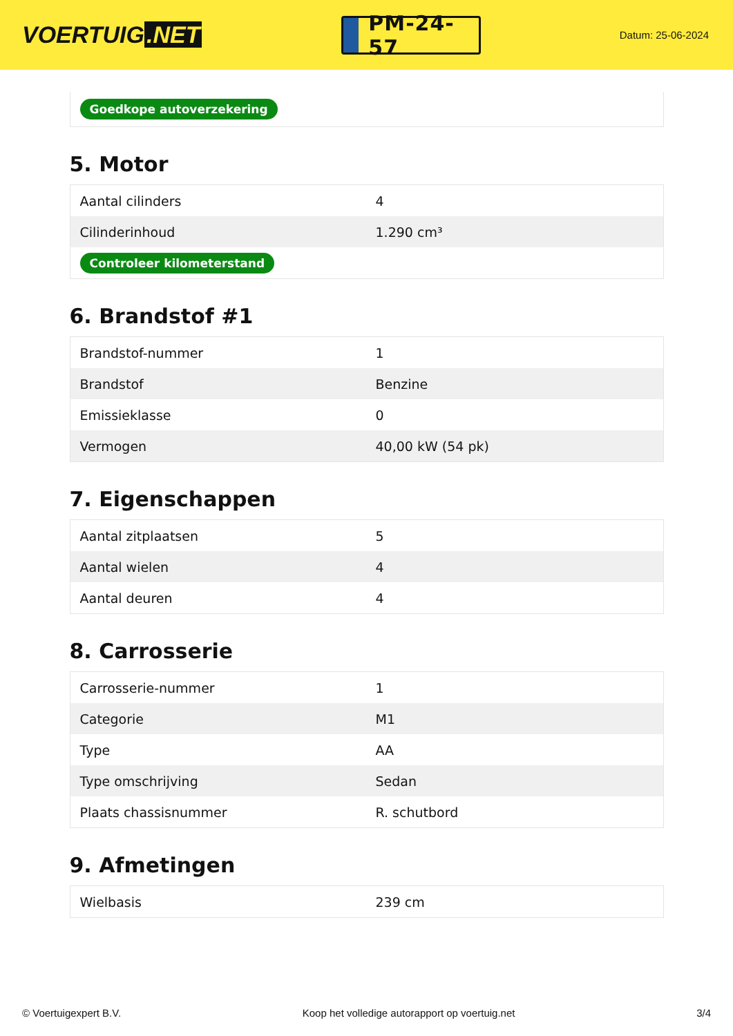VOERTUIG.NET
PM-24-57
Datum: 25-06-2024
| Goedkope autoverzekering |
5. Motor
| Aantal cilinders | 4 |
| Cilinderinhoud | 1.290 cm³ |
| Controleer kilometerstand | |
6. Brandstof #1
| Brandstof-nummer | 1 |
| Brandstof | Benzine |
| Emissieklasse | 0 |
| Vermogen | 40,00 kW (54 pk) |
7. Eigenschappen
| Aantal zitplaatsen | 5 |
| Aantal wielen | 4 |
| Aantal deuren | 4 |
8. Carrosserie
| Carrosserie-nummer | 1 |
| Categorie | M1 |
| Type | AA |
| Type omschrijving | Sedan |
| Plaats chassisnummer | R. schutbord |
9. Afmetingen
| Wielbasis | 239 cm |
© Voertuigexpert B.V. Koop het volledige autorapport op voertuig.net 3/4